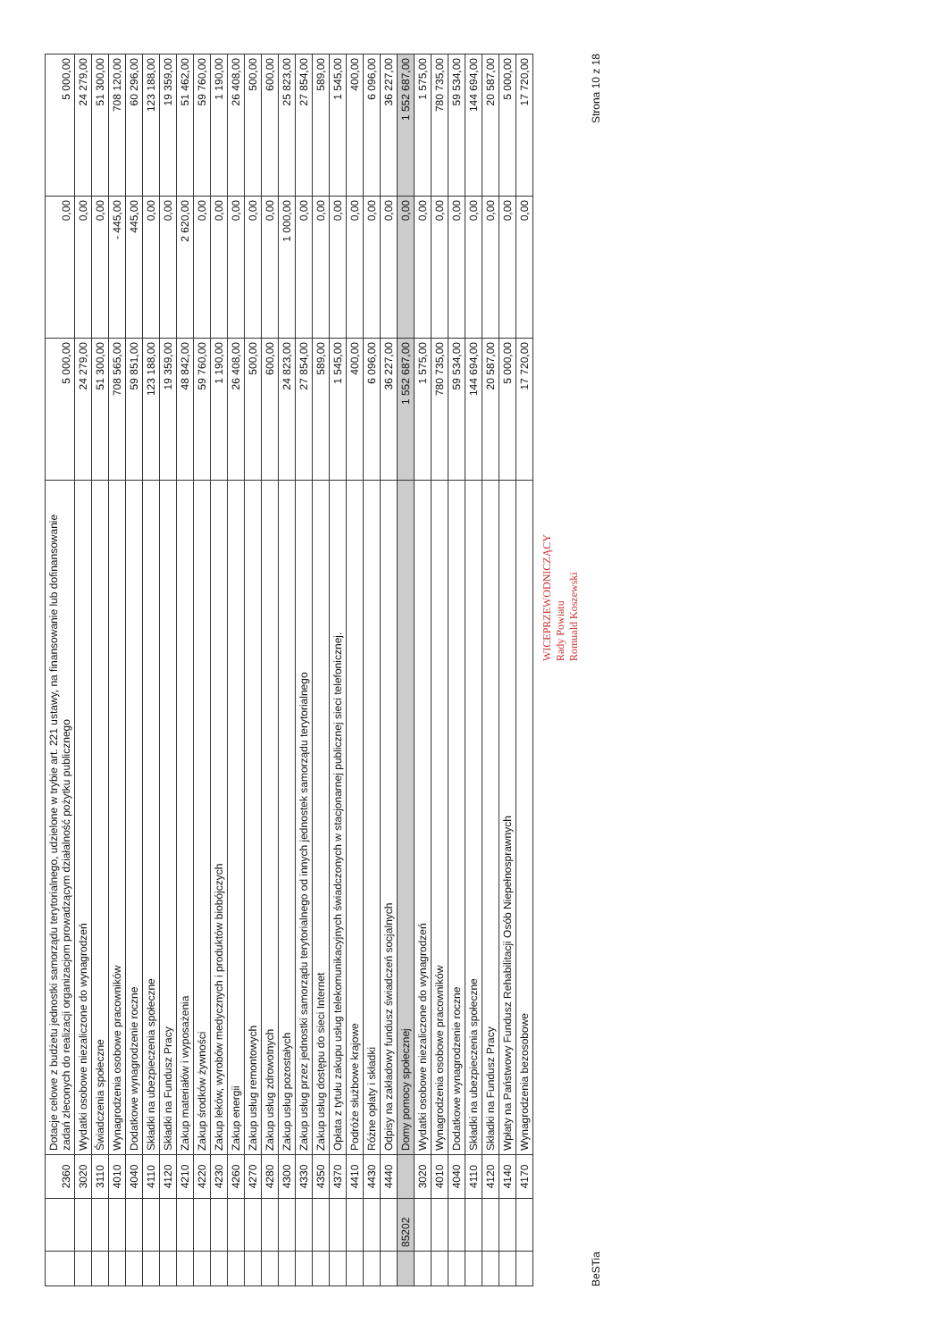| | | 2360 | Dotacje celowe z budżetu jednostki samorządu terytorialnego, udzielone w trybie art. 221 ustawy, na finansowanie lub dofinansowanie zadań zleconych do realizacji organizacjom prowadzącym działalność pożytku publicznego | 5 000,00 | 0,00 | 5 000,00 |
| | | 3020 | Wydatki osobowe niezaliczone do wynagrodzeń | 24 279,00 | 0,00 | 24 279,00 |
| | | 3110 | Świadczenia społeczne | 51 300,00 | 0,00 | 51 300,00 |
| | | 4010 | Wynagrodzenia osobowe pracowników | 708 565,00 | - 445,00 | 708 120,00 |
| | | 4040 | Dodatkowe wynagrodzenie roczne | 59 851,00 | 445,00 | 60 296,00 |
| | | 4110 | Składki na ubezpieczenia społeczne | 123 188,00 | 0,00 | 123 188,00 |
| | | 4120 | Składki na Fundusz Pracy | 19 359,00 | 0,00 | 19 359,00 |
| | | 4210 | Zakup materiałów i wyposażenia | 48 842,00 | 2 620,00 | 51 462,00 |
| | | 4220 | Zakup środków żywności | 59 760,00 | 0,00 | 59 760,00 |
| | | 4230 | Zakup leków, wyrobów medycznych i produktów biobójczych | 1 190,00 | 0,00 | 1 190,00 |
| | | 4260 | Zakup energii | 26 408,00 | 0,00 | 26 408,00 |
| | | 4270 | Zakup usług remontowych | 500,00 | 0,00 | 500,00 |
| | | 4280 | Zakup usług zdrowotnych | 600,00 | 0,00 | 600,00 |
| | | 4300 | Zakup usług pozostałych | 24 823,00 | 1 000,00 | 25 823,00 |
| | | 4330 | Zakup usług przez jednostki samorządu terytorialnego od innych jednostek samorządu terytorialnego | 27 854,00 | 0,00 | 27 854,00 |
| | | 4350 | Zakup usług dostępu do sieci Internet | 589,00 | 0,00 | 589,00 |
| | | 4370 | Opłata z tytułu zakupu usług telekomunikacyjnych świadczonych w stacjonarnej publicznej sieci telefonicznej. | 1 545,00 | 0,00 | 1 545,00 |
| | | 4410 | Podróże służbowe krajowe | 400,00 | 0,00 | 400,00 |
| | | 4430 | Różne opłaty i składki | 6 096,00 | 0,00 | 6 096,00 |
| | | 4440 | Odpisy na zakładowy fundusz świadczeń socjalnych | 36 227,00 | 0,00 | 36 227,00 |
| | 85202 | | Domy pomocy społecznej | 1 552 687,00 | 0,00 | 1 552 687,00 |
| | | 3020 | Wydatki osobowe niezaliczone do wynagrodzeń | 1 575,00 | 0,00 | 1 575,00 |
| | | 4010 | Wynagrodzenia osobowe pracowników | 780 735,00 | 0,00 | 780 735,00 |
| | | 4040 | Dodatkowe wynagrodzenie roczne | 59 534,00 | 0,00 | 59 534,00 |
| | | 4110 | Składki na ubezpieczenia społeczne | 144 694,00 | 0,00 | 144 694,00 |
| | | 4120 | Składki na Fundusz Pracy | 20 587,00 | 0,00 | 20 587,00 |
| | | 4140 | Wpłaty na Państwowy Fundusz Rehabilitacji Osób Niepełnosprawnych | 5 000,00 | 0,00 | 5 000,00 |
| | | 4170 | Wynagrodzenia bezosobowe | 17 720,00 | 0,00 | 17 720,00 |
WICEPRZEWODNICZĄCY
Rady Powiatu
Romuald Koszewski
BeSTia Strona 10 z 18